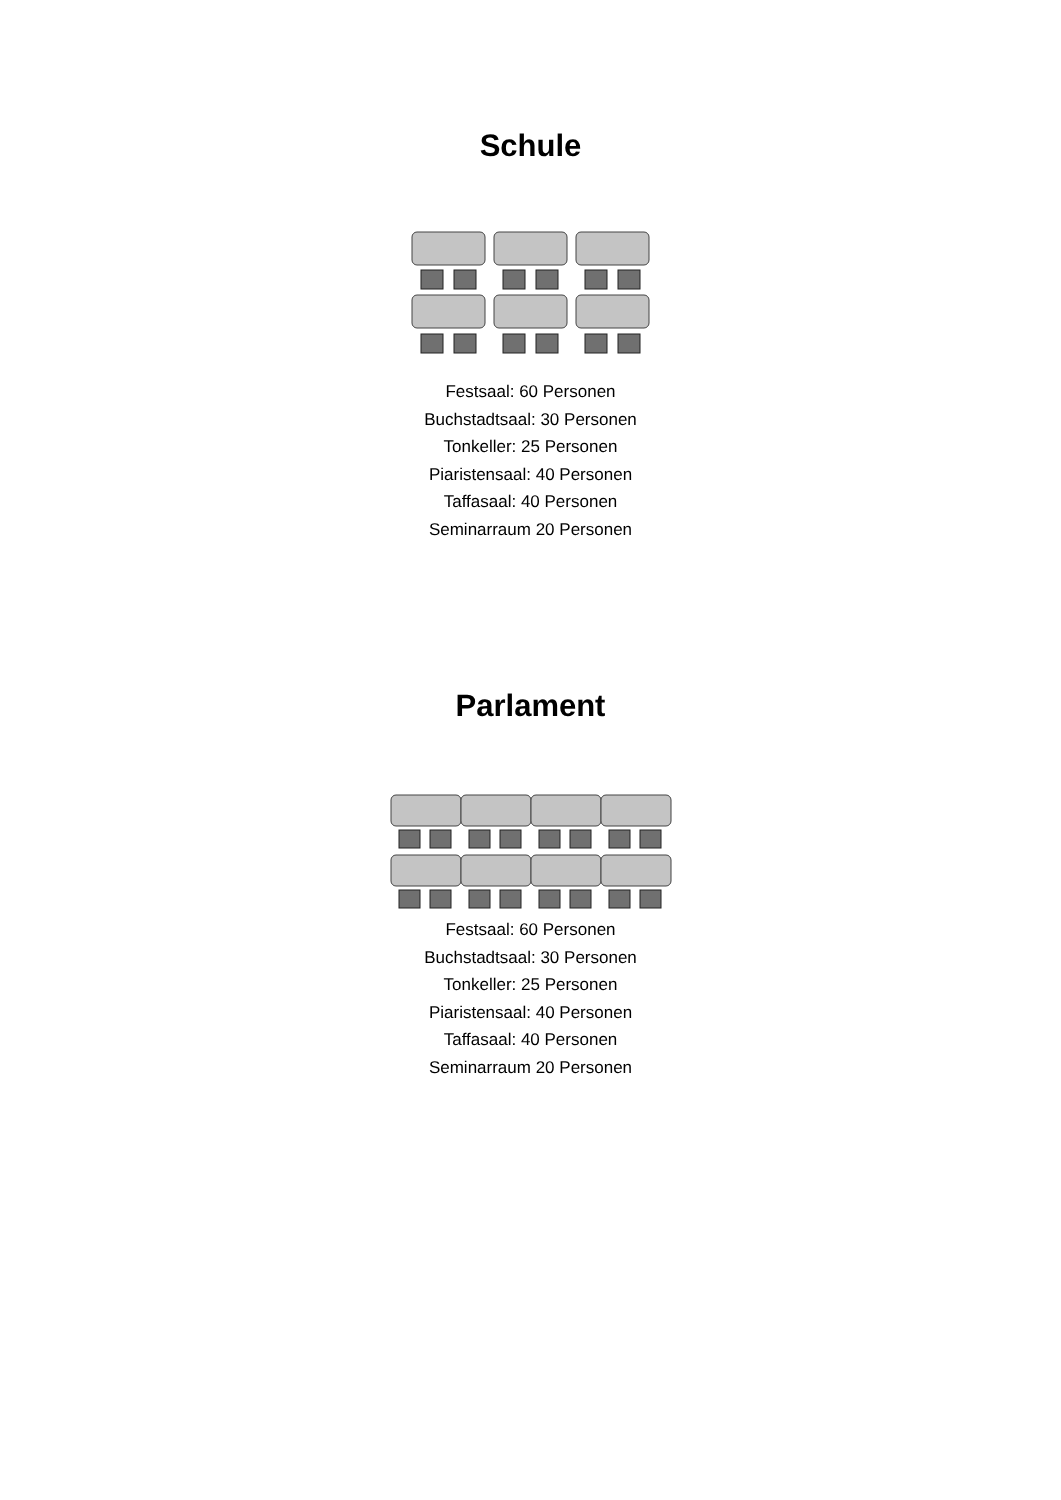Schule
Festsaal: 60 Personen
Buchstadtsaal: 30 Personen
Tonkeller: 25 Personen
Piaristensaal: 40 Personen
Taffasaal: 40 Personen
Seminarraum 20 Personen
Parlament
Festsaal: 60 Personen
Buchstadtsaal: 30 Personen
Tonkeller: 25 Personen
Piaristensaal: 40 Personen
Taffasaal: 40 Personen
Seminarraum 20 Personen